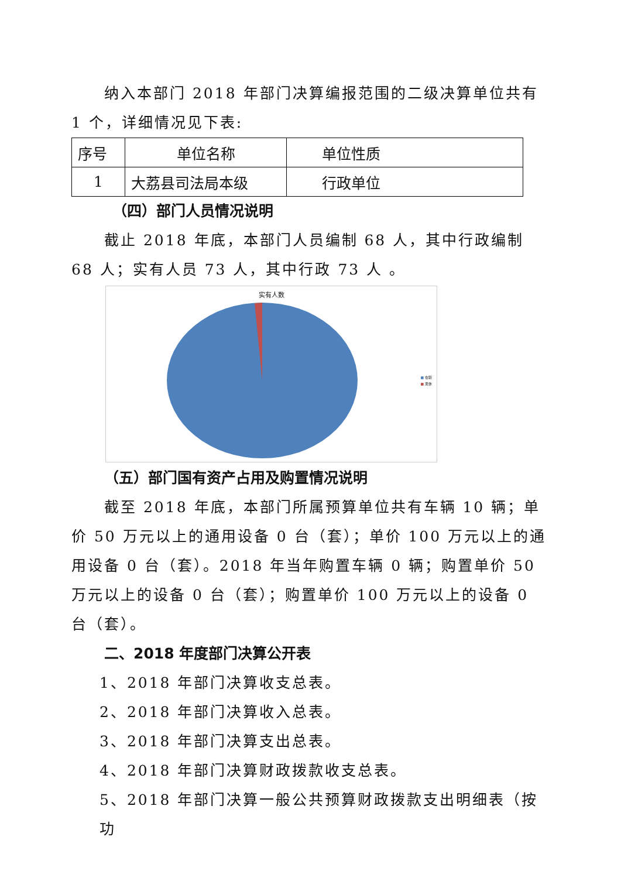纳入本部门 2018 年部门决算编报范围的二级决算单位共有 1 个，详细情况见下表:
| 序号 | 单位名称 | 单位性质 |
| 1 | 大荔县司法局本级 | 行政单位 |
（四）部门人员情况说明
截止 2018 年底，本部门人员编制 68 人，其中行政编制 68 人；实有人员 73 人，其中行政 73 人 。
实有人数
■ 在职
■ 离休
（五）部门国有资产占用及购置情况说明
截至 2018 年底，本部门所属预算单位共有车辆 10 辆；单价 50 万元以上的通用设备 0 台（套）；单价 100 万元以上的通用设备 0 台（套）。2018 年当年购置车辆 0 辆；购置单价 50 万元以上的设备 0 台（套）；购置单价 100 万元以上的设备 0 台（套）。
二、2018 年度部门决算公开表
1、2018 年部门决算收支总表。
2、2018 年部门决算收入总表。
3、2018 年部门决算支出总表。
4、2018 年部门决算财政拨款收支总表。
5、2018 年部门决算一般公共预算财政拨款支出明细表（按功